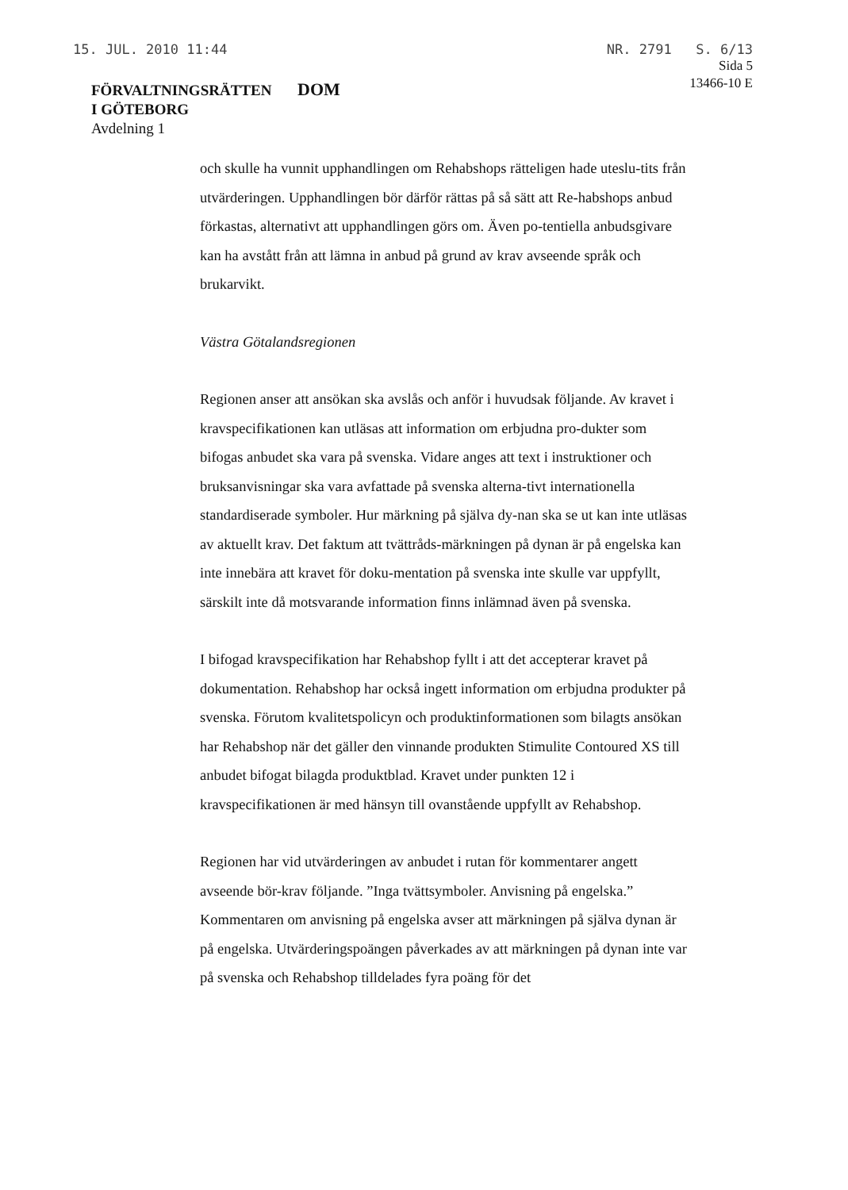15. JUL. 2010 11:44 NR. 2791 S. 6/13
FÖRVALTNINGSRÄTTEN
I GÖTEBORG
Avdelning 1
DOM
Sida 5
13466-10 E
och skulle ha vunnit upphandlingen om Rehabshops rätteligen hade uteslu-tits från utvärderingen. Upphandlingen bör därför rättas på så sätt att Re-habshops anbud förkastas, alternativt att upphandlingen görs om. Även po-tentiella anbudsgivare kan ha avstått från att lämna in anbud på grund av krav avseende språk och brukarvikt.
Västra Götalandsregionen
Regionen anser att ansökan ska avslås och anför i huvudsak följande. Av kravet i kravspecifikationen kan utläsas att information om erbjudna pro-dukter som bifogas anbudet ska vara på svenska. Vidare anges att text i instruktioner och bruksanvisningar ska vara avfattade på svenska alterna-tivt internationella standardiserade symboler. Hur märkning på själva dy-nan ska se ut kan inte utläsas av aktuellt krav. Det faktum att tvättråds-märkningen på dynan är på engelska kan inte innebära att kravet för doku-mentation på svenska inte skulle var uppfyllt, särskilt inte då motsvarande information finns inlämnad även på svenska.
I bifogad kravspecifikation har Rehabshop fyllt i att det accepterar kravet på dokumentation. Rehabshop har också ingett information om erbjudna produkter på svenska. Förutom kvalitetspolicyn och produktinformationen som bilagts ansökan har Rehabshop när det gäller den vinnande produkten Stimulite Contoured XS till anbudet bifogat bilagda produktblad. Kravet under punkten 12 i kravspecifikationen är med hänsyn till ovanstående uppfyllt av Rehabshop.
Regionen har vid utvärderingen av anbudet i rutan för kommentarer angett avseende bör-krav följande. ”Inga tvättsymboler. Anvisning på engelska.” Kommentaren om anvisning på engelska avser att märkningen på själva dynan är på engelska. Utvärderingspoängen påverkades av att märkningen på dynan inte var på svenska och Rehabshop tilldelades fyra poäng för det